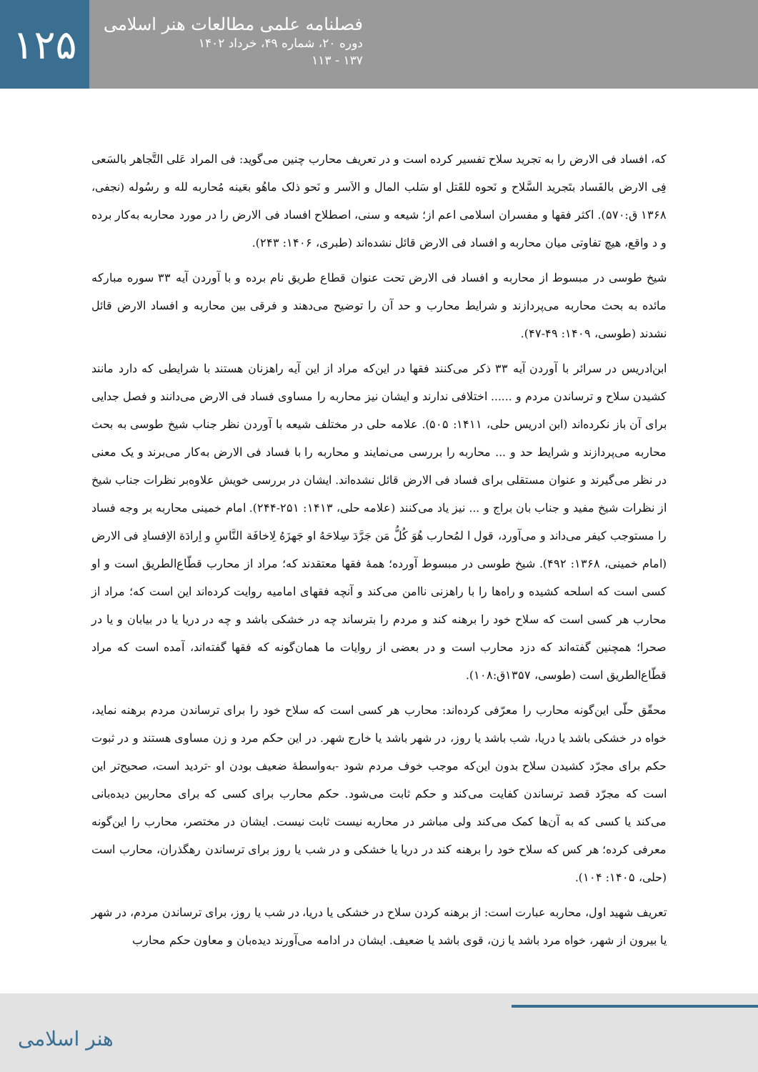۱۲۵
فصلنامه علمی مطالعات هنر اسلامی
دوره ۲۰، شماره ۴۹، خرداد ۱۴۰۲
۱۳۷ - ۱۱۳
که، افساد فی الارض را به تجرید سلاح تفسیر کرده است و در تعریف محارب چنین می‌گوید: فی المراد عَلی التَّجاهر بالسَعی فِی الارض بالفَساد بتَجرید السَّلاح و نَحوه للقَتل او سَلب المال و الاَسر و نَحو ذلک ماهُو بعَینه مُحاربه لله و رسُوله (نجفی، ۱۳۶۸ ق:۵۷۰). اکثر فقها و مفسران اسلامی اعم از؛ شیعه و سنی، اصطلاح افساد فی الارض را در مورد محاربه به‌کار برده و د واقع، هیچ تفاوتی میان محاربه و افساد فی الارض قائل نشده‌اند (طبری، ۱۴۰۶: ۲۴۳).
شیخ طوسی در مبسوط از محاربه و افساد فی الارض تحت عنوان قطاع طریق نام برده و با آوردن آیه ۳۳ سوره مبارکه مائده به بحث محاربه می‌پردازند و شرایط محارب و حد آن را توضیح می‌دهند و فرقی بین محاربه و افساد الارض قائل نشدند (طوسی، ۱۴۰۹: ۴۹-۴۷).
ابن‌ادریس در سرائر با آوردن آیه ۳۳ ذکر می‌کنند فقها در این‌که مراد از این آیه راهزنان هستند با شرایطی که دارد مانند کشیدن سلاح و ترساندن مردم و ...... اختلافی ندارند و ایشان نیز محاربه را مساوی فساد فی الارض می‌دانند و فصل جدایی برای آن باز نکرده‌اند (ابن ادریس حلی، ۱۴۱۱: ۵۰۵). علامه حلی در مختلف شیعه با آوردن نظر جناب شیخ طوسی به بحث محاربه می‌پردازند و شرایط حد و ... محاربه را بررسی می‌نمایند و محاربه را با فساد فی الارض به‌کار می‌برند و یک معنی در نظر می‌گیرند و عنوان مستقلی برای فساد فی الارض قائل نشده‌اند. ایشان در بررسی خویش علاوه‌بر نظرات جناب شیخ از نظرات شیخ مفید و جناب بان براج و ... نیز یاد می‌کنند (علامه حلی، ۱۴۱۳: ۲۵۱-۲۴۴). امام خمینی محاربه بر وجه فساد را مستوجب کیفر می‌داند و می‌آورد، قول ا لمُحارب هُوَ کُلُّ مَن جَرَّدَ سِلاحَهُ او جَهزَهُ لِاخافَة النَّاسِ و اِرادَة الاِفسادِ فی الارض (امام خمینی، ۱۳۶۸: ۴۹۲). شیخ طوسی در مبسوط آورده؛ همهٔ فقها معتقدند که؛ مراد از محارب قطّاع‌الطریق است و او کسی است که اسلحه کشیده و راه‌ها را با راهزنی ناامن می‌کند و آنچه فقهای امامیه روایت کرده‌اند این است که؛ مراد از محارب هر کسی است که سلاح خود را برهنه کند و مردم را بترساند چه در خشکی باشد و چه در دریا یا در بیابان و یا در صحرا؛ همچنین گفته‌اند که دزد محارب است و در بعضی از روایات ما همان‌گونه که فقها گفته‌اند، آمده است که مراد قطّاع‌الطریق است (طوسی، ۱۳۵۷ق:۱۰۸).
محقّق حلّی این‌گونه محارب را معرّفی کرده‌اند: محارب هر کسی است که سلاح خود را برای ترساندن مردم برهنه نماید، خواه در خشکی باشد یا دریا، شب باشد یا روز، در شهر باشد یا خارج شهر. در این حکم مرد و زن مساوی هستند و در ثبوت حکم برای مجرّد کشیدن سلاح بدون این‌که موجب خوف مردم شود -به‌واسطهٔ ضعیف بودن او -تردید است، صحیح‌تر این است که مجرّد قصد ترساندن کفایت می‌کند و حکم ثابت می‌شود. حکم محارب برای کسی که برای محاربین دیده‌بانی می‌کند یا کسی که به آن‌ها کمک می‌کند ولی مباشر در محاربه نیست ثابت نیست. ایشان در مختصر، محارب را این‌گونه معرفی کرده؛ هر کس که سلاح خود را برهنه کند در دریا یا خشکی و در شب یا روز برای ترساندن رهگذران، محارب است (حلی، ۱۴۰۵: ۱۰۴).
تعریف شهید اول، محاربه عبارت است: از برهنه کردن سلاح در خشکی یا دریا، در شب یا روز، برای ترساندن مردم، در شهر یا بیرون از شهر، خواه مرد باشد یا زن، قوی باشد یا ضعیف. ایشان در ادامه می‌آورند دیده‌بان و معاون حکم محارب
هنر اسلامی